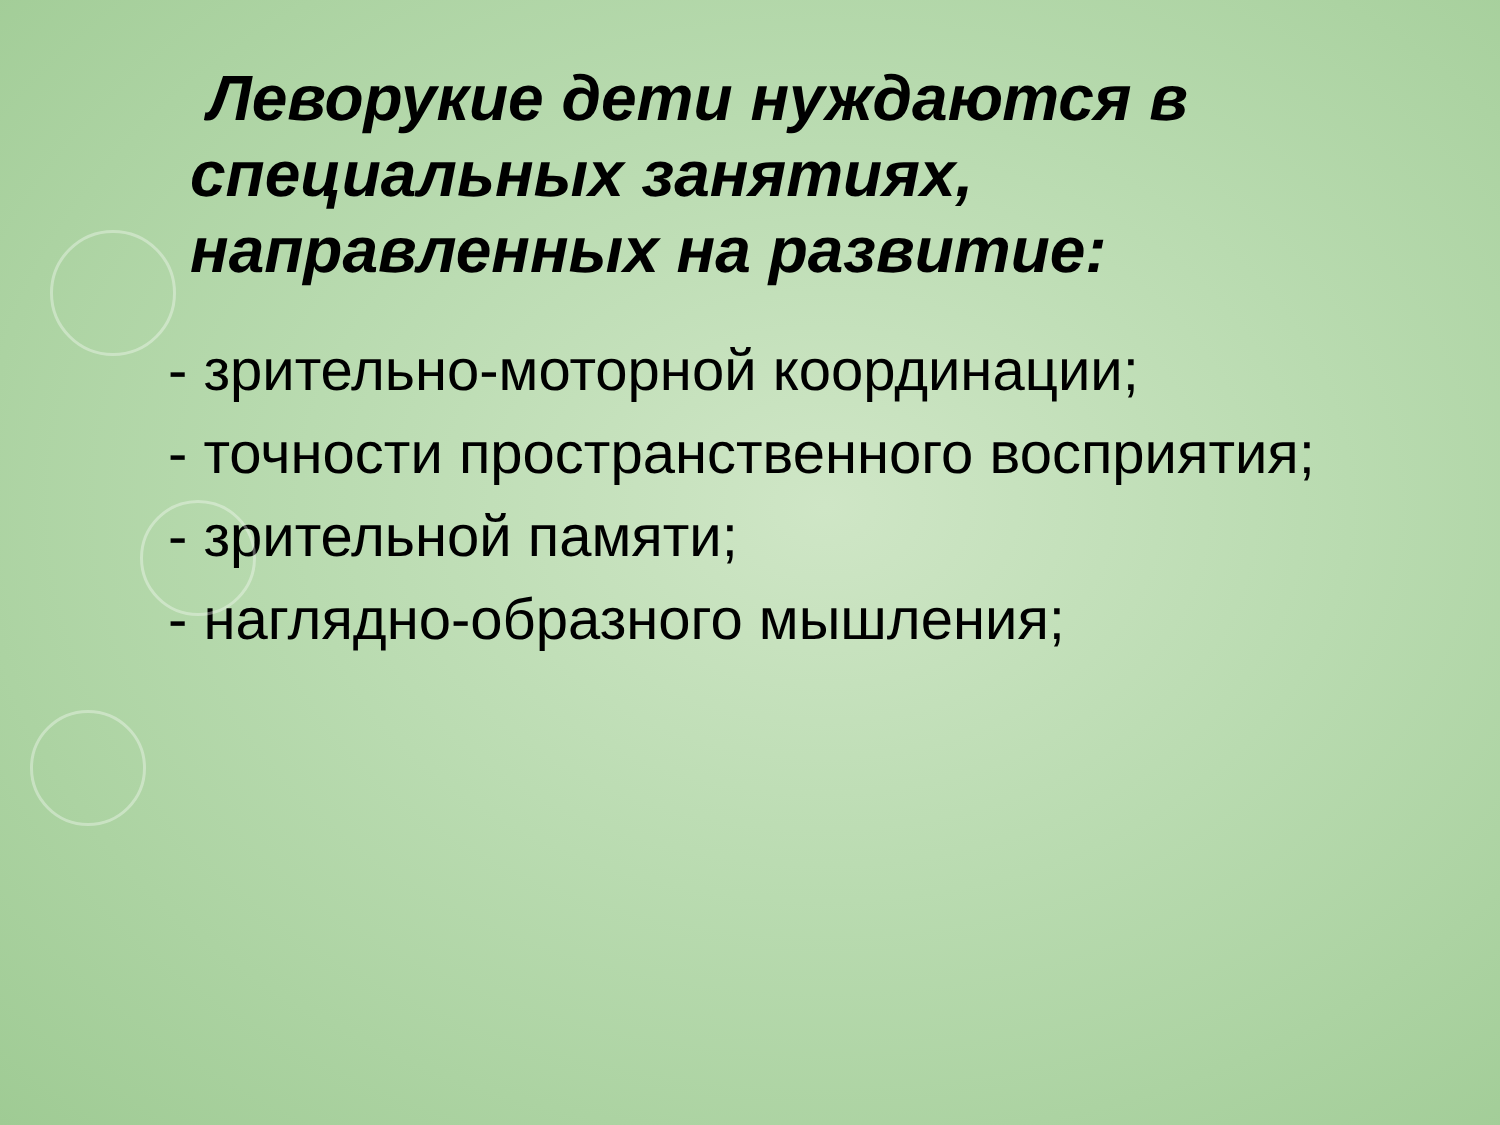Леворукие дети нуждаются в специальных занятиях, направленных на развитие:
- зрительно-моторной координации;
- точности пространственного восприятия;
- зрительной памяти;
- наглядно-образного мышления;